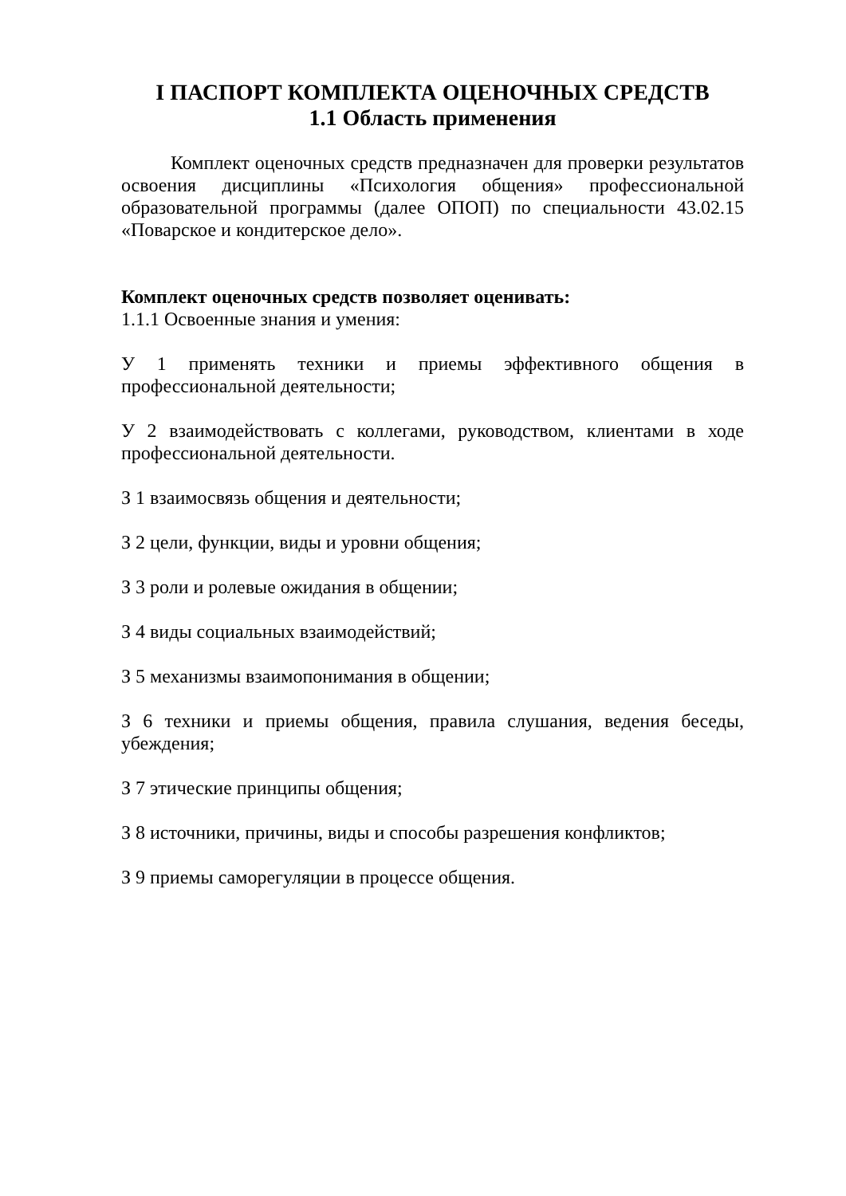I ПАСПОРТ КОМПЛЕКТА ОЦЕНОЧНЫХ СРЕДСТВ
1.1 Область применения
Комплект оценочных средств предназначен для проверки результатов освоения дисциплины «Психология общения» профессиональной образовательной программы (далее ОПОП) по специальности 43.02.15 «Поварское и кондитерское дело».
Комплект оценочных средств позволяет оценивать:
1.1.1 Освоенные знания и умения:
У 1 применять техники и приемы эффективного общения в профессиональной деятельности;
У 2 взаимодействовать с коллегами, руководством, клиентами в ходе профессиональной деятельности.
З 1 взаимосвязь общения и деятельности;
З 2 цели, функции, виды и уровни общения;
З 3 роли и ролевые ожидания в общении;
З 4 виды социальных взаимодействий;
З 5 механизмы взаимопонимания в общении;
З 6 техники и приемы общения, правила слушания, ведения беседы, убеждения;
З 7 этические принципы общения;
З 8 источники, причины, виды и способы разрешения конфликтов;
З 9 приемы саморегуляции в процессе общения.